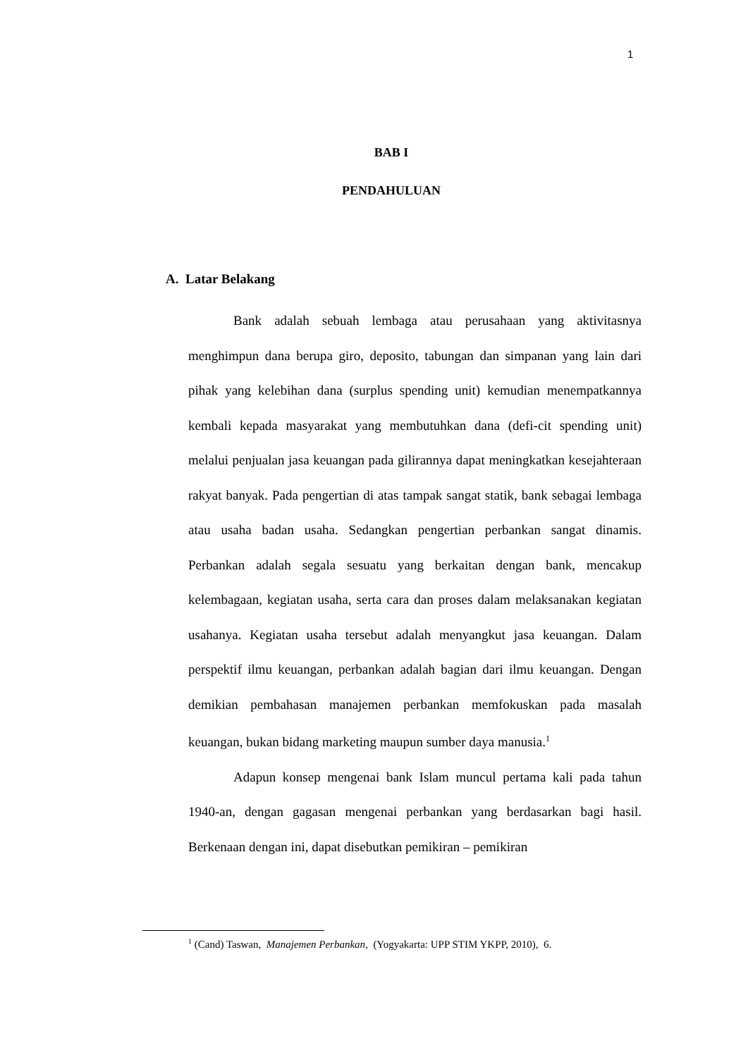1
BAB I
PENDAHULUAN
A. Latar Belakang
Bank adalah sebuah lembaga atau perusahaan yang aktivitasnya menghimpun dana berupa giro, deposito, tabungan dan simpanan yang lain dari pihak yang kelebihan dana (surplus spending unit) kemudian menempatkannya kembali kepada masyarakat yang membutuhkan dana (defi-cit spending unit) melalui penjualan jasa keuangan pada gilirannya dapat meningkatkan kesejahteraan rakyat banyak. Pada pengertian di atas tampak sangat statik, bank sebagai lembaga atau usaha badan usaha. Sedangkan pengertian perbankan sangat dinamis. Perbankan adalah segala sesuatu yang berkaitan dengan bank, mencakup kelembagaan, kegiatan usaha, serta cara dan proses dalam melaksanakan kegiatan usahanya. Kegiatan usaha tersebut adalah menyangkut jasa keuangan. Dalam perspektif ilmu keuangan, perbankan adalah bagian dari ilmu keuangan. Dengan demikian pembahasan manajemen perbankan memfokuskan pada masalah keuangan, bukan bidang marketing maupun sumber daya manusia.<sup>1</sup>
Adapun konsep mengenai bank Islam muncul pertama kali pada tahun 1940-an, dengan gagasan mengenai perbankan yang berdasarkan bagi hasil. Berkenaan dengan ini, dapat disebutkan pemikiran – pemikiran
<sup>1</sup> (Cand) Taswan, Manajemen Perbankan, (Yogyakarta: UPP STIM YKPP, 2010), 6.